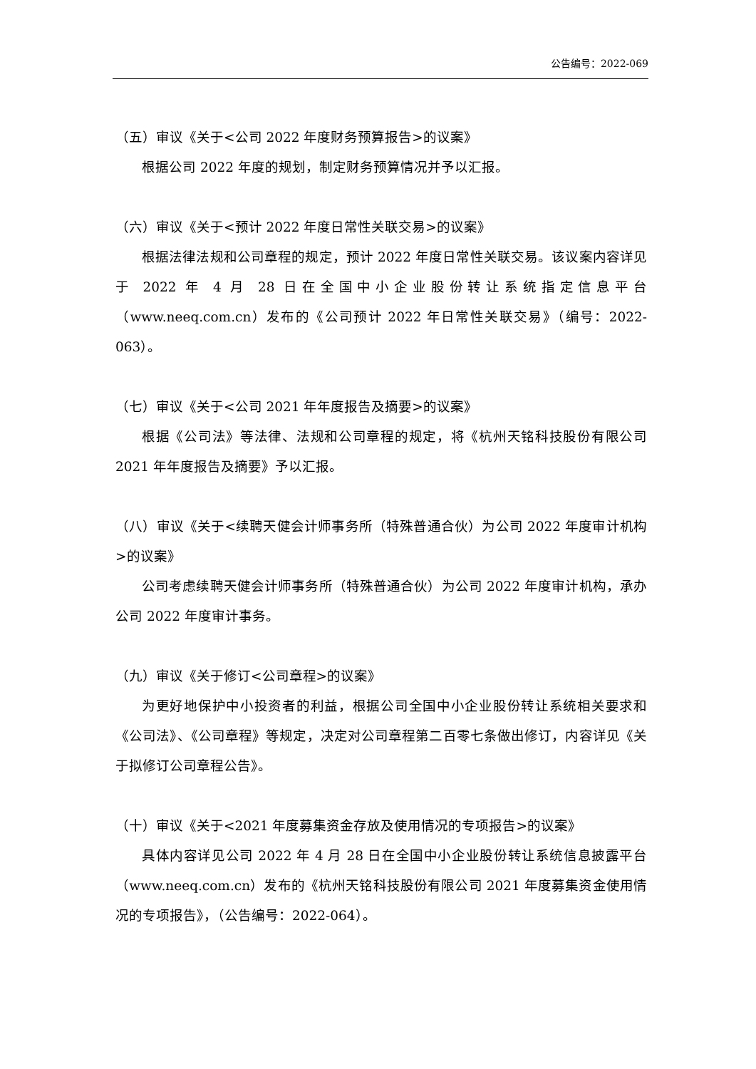公告编号：2022-069
（五）审议《关于<公司 2022 年度财务预算报告>的议案》
根据公司 2022 年度的规划，制定财务预算情况并予以汇报。
（六）审议《关于<预计 2022 年度日常性关联交易>的议案》
根据法律法规和公司章程的规定，预计 2022 年度日常性关联交易。该议案内容详见于 2022 年 4 月 28 日在全国中小企业股份转让系统指定信息平台（www.neeq.com.cn）发布的《公司预计 2022 年日常性关联交易》（编号：2022-063）。
（七）审议《关于<公司 2021 年年度报告及摘要>的议案》
根据《公司法》等法律、法规和公司章程的规定，将《杭州天铭科技股份有限公司 2021 年年度报告及摘要》予以汇报。
（八）审议《关于<续聘天健会计师事务所（特殊普通合伙）为公司 2022 年度审计机构>的议案》
公司考虑续聘天健会计师事务所（特殊普通合伙）为公司 2022 年度审计机构，承办公司 2022 年度审计事务。
（九）审议《关于修订<公司章程>的议案》
为更好地保护中小投资者的利益，根据公司全国中小企业股份转让系统相关要求和《公司法》、《公司章程》等规定，决定对公司章程第二百零七条做出修订，内容详见《关于拟修订公司章程公告》。
（十）审议《关于<2021 年度募集资金存放及使用情况的专项报告>的议案》
具体内容详见公司 2022 年 4 月 28 日在全国中小企业股份转让系统信息披露平台（www.neeq.com.cn）发布的《杭州天铭科技股份有限公司 2021 年度募集资金使用情况的专项报告》，（公告编号：2022-064）。